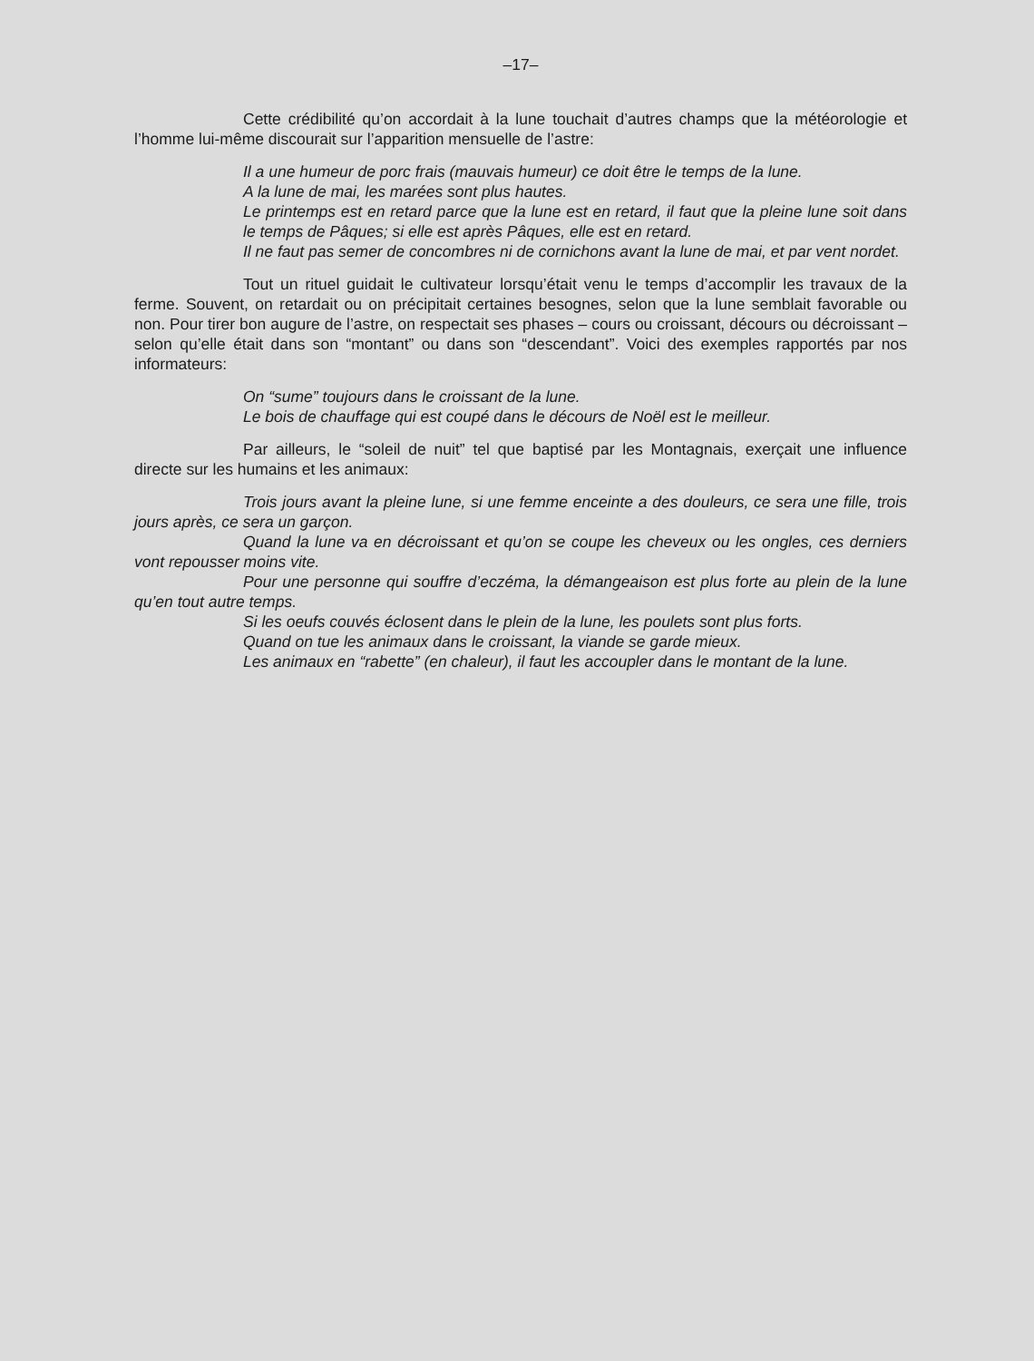–17–
Cette crédibilité qu’on accordait à la lune touchait d’autres champs que la météorologie et l’homme lui-même discourait sur l’apparition mensuelle de l’astre:
Il a une humeur de porc frais (mauvais humeur) ce doit être le temps de la lune.
A la lune de mai, les marées sont plus hautes.
Le printemps est en retard parce que la lune est en retard, il faut que la pleine lune soit dans le temps de Pâques; si elle est après Pâques, elle est en retard.
Il ne faut pas semer de concombres ni de cornichons avant la lune de mai, et par vent nordet.
Tout un rituel guidait le cultivateur lorsqu’était venu le temps d’accomplir les travaux de la ferme. Souvent, on retardait ou on précipitait certaines besognes, selon que la lune semblait favorable ou non. Pour tirer bon augure de l’astre, on respectait ses phases – cours ou croissant, décours ou décroissant – selon qu’elle était dans son “montant” ou dans son “descendant”. Voici des exemples rapportés par nos informateurs:
On “sume” toujours dans le croissant de la lune.
Le bois de chauffage qui est coupé dans le décours de Noël est le meilleur.
Par ailleurs, le “soleil de nuit” tel que baptisé par les Montagnais, exerçait une influence directe sur les humains et les animaux:
Trois jours avant la pleine lune, si une femme enceinte a des douleurs, ce sera une fille, trois jours après, ce sera un garçon.
Quand la lune va en décroissant et qu’on se coupe les cheveux ou les ongles, ces derniers vont repousser moins vite.
Pour une personne qui souffre d’eczéma, la démangeaison est plus forte au plein de la lune qu’en tout autre temps.
Si les oeufs couvés éclosent dans le plein de la lune, les poulets sont plus forts.
Quand on tue les animaux dans le croissant, la viande se garde mieux.
Les animaux en “rabette” (en chaleur), il faut les accoupler dans le montant de la lune.